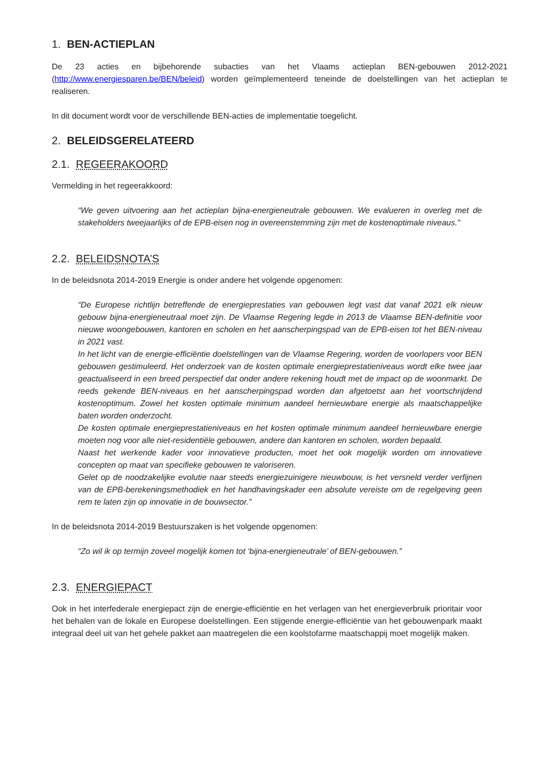1. BEN-ACTIEPLAN
De 23 acties en bijbehorende subacties van het Vlaams actieplan BEN-gebouwen 2012-2021 (http://www.energiesparen.be/BEN/beleid) worden geïmplementeerd teneinde de doelstellingen van het actieplan te realiseren.
In dit document wordt voor de verschillende BEN-acties de implementatie toegelicht.
2. BELEIDSGERELATEERD
2.1. REGEERAKOORD
Vermelding in het regeerakkoord:
“We geven uitvoering aan het actieplan bijna-energieneutrale gebouwen. We evalueren in overleg met de stakeholders tweejaarlijks of de EPB-eisen nog in overeenstemming zijn met de kostenoptimale niveaus.”
2.2. BELEIDSNOTA’S
In de beleidsnota 2014-2019 Energie is onder andere het volgende opgenomen:
“De Europese richtlijn betreffende de energieprestaties van gebouwen legt vast dat vanaf 2021 elk nieuw gebouw bijna-energieneutraal moet zijn. De Vlaamse Regering legde in 2013 de Vlaamse BEN-definitie voor nieuwe woongebouwen, kantoren en scholen en het aanscherpingspad van de EPB-eisen tot het BEN-niveau in 2021 vast.
In het licht van de energie-efficiëntie doelstellingen van de Vlaamse Regering, worden de voorlopers voor BEN gebouwen gestimuleerd. Het onderzoek van de kosten optimale energieprestatieniveaus wordt elke twee jaar geactualiseerd in een breed perspectief dat onder andere rekening houdt met de impact op de woonmarkt. De reeds gekende BEN-niveaus en het aanscherpingspad worden dan afgetoetst aan het voortschrijdend kostenoptimum. Zowel het kosten optimale minimum aandeel hernieuwbare energie als maatschappelijke baten worden onderzocht.
De kosten optimale energieprestatieniveaus en het kosten optimale minimum aandeel hernieuwbare energie moeten nog voor alle niet-residentiële gebouwen, andere dan kantoren en scholen, worden bepaald.
Naast het werkende kader voor innovatieve producten, moet het ook mogelijk worden om innovatieve concepten op maat van specifieke gebouwen te valoriseren.
Gelet op de noodzakelijke evolutie naar steeds energiezuinigere nieuwbouw, is het versneld verder verfijnen van de EPB-berekeningsmethodiek en het handhavingskader een absolute vereiste om de regelgeving geen rem te laten zijn op innovatie in de bouwsector.”
In de beleidsnota 2014-2019 Bestuurszaken is het volgende opgenomen:
“Zo wil ik op termijn zoveel mogelijk komen tot ‘bijna-energieneutrale’ of BEN-gebouwen.”
2.3. ENERGIEPACT
Ook in het interfederale energiepact zijn de energie-efficiëntie en het verlagen van het energieverbruik prioritair voor het behalen van de lokale en Europese doelstellingen. Een stijgende energie-efficiëntie van het gebouwenpark maakt integraal deel uit van het gehele pakket aan maatregelen die een koolstofarme maatschappij moet mogelijk maken.